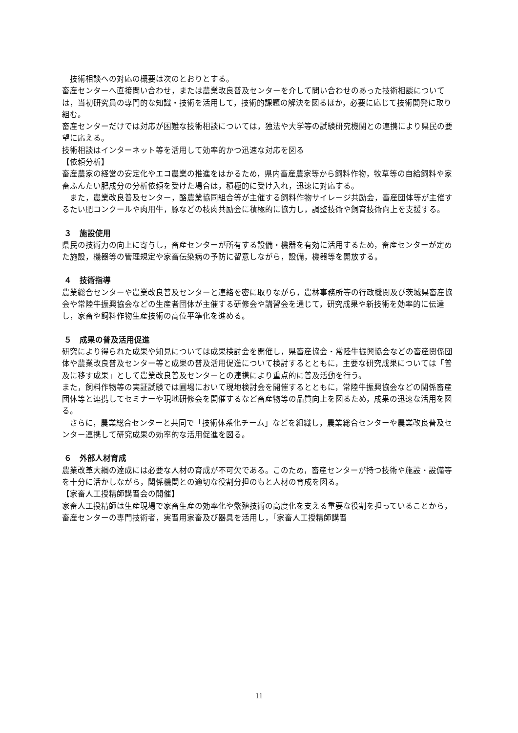技術相談への対応の概要は次のとおりとする。
畜産センターへ直接問い合わせ，または農業改良普及センターを介して問い合わせのあった技術相談については，当初研究員の専門的な知識・技術を活用して，技術的課題の解決を図るほか，必要に応じて技術開発に取り組む。
畜産センターだけでは対応が困難な技術相談については，独法や大学等の試験研究機関との連携により県民の要望に応える。
技術相談はインターネット等を活用して効率的かつ迅速な対応を図る
【依頼分析】
畜産農家の経営の安定化やエコ農業の推進をはかるため，県内畜産農家等から飼料作物，牧草等の自給飼料や家畜ふんたい肥成分の分析依頼を受けた場合は，積極的に受け入れ，迅速に対応する。
　また，農業改良普及センター，酪農業協同組合等が主催する飼料作物サイレージ共励会，畜産団体等が主催するたい肥コンクールや肉用牛，豚などの枝肉共励会に積極的に協力し，調整技術や飼育技術向上を支援する。
３　施設使用
県民の技術力の向上に寄与し，畜産センターが所有する設備・機器を有効に活用するため，畜産センターが定めた施設，機器等の管理規定や家畜伝染病の予防に留意しながら，設備，機器等を開放する。
４　技術指導
農業総合センターや農業改良普及センターと連絡を密に取りながら，農林事務所等の行政機関及び茨城県畜産協会や常陸牛振興協会などの生産者団体が主催する研修会や講習会を通じて，研究成果や新技術を効率的に伝達し，家畜や飼料作物生産技術の高位平準化を進める。
５　成果の普及活用促進
研究により得られた成果や知見については成果検討会を開催し，県畜産協会・常陸牛振興協会などの畜産関係団体や農業改良普及センター等と成果の普及活用促進について検討するとともに，主要な研究成果については「普及に移す成果」として農業改良普及センターとの連携により重点的に普及活動を行う。
また，飼料作物等の実証試験では圃場において現地検討会を開催するとともに，常陸牛振興協会などの関係畜産団体等と連携してセミナーや現地研修会を開催するなど畜産物等の品質向上を図るため，成果の迅速な活用を図る。
　さらに，農業総合センターと共同で「技術体系化チーム」などを組織し，農業総合センターや農業改良普及センター連携して研究成果の効率的な活用促進を図る。
６　外部人材育成
農業改革大綱の達成には必要な人材の育成が不可欠である。このため，畜産センターが持つ技術や施設・設備等を十分に活かしながら，関係機関との適切な役割分担のもと人材の育成を図る。
【家畜人工授精師講習会の開催】
家畜人工授精師は生産現場で家畜生産の効率化や繁殖技術の高度化を支える重要な役割を担っていることから，畜産センターの専門技術者，実習用家畜及び器具を活用し，「家畜人工授精師講習
11